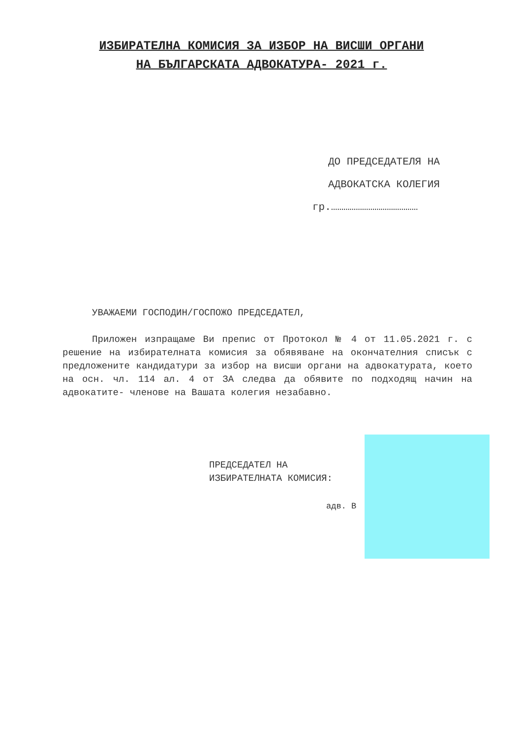ИЗБИРАТЕЛНА КОМИСИЯ ЗА ИЗБОР НА ВИСШИ ОРГАНИ
НА БЪЛГАРСКАТА АДВОКАТУРА- 2021 г.
ДО ПРЕДСЕДАТЕЛЯ НА
АДВОКАТСКА КОЛЕГИЯ
гр.……………………………………
УВАЖАЕМИ ГОСПОДИН/ГОСПОЖО ПРЕДСЕДАТЕЛ,
Приложен изпращаме Ви препис от Протокол № 4 от 11.05.2021 г. с решение на избирателната комисия за обявяване на окончателния списък с предложените кандидатури за избор на висши органи на адвокатурата, което на осн. чл. 114 ал. 4 от ЗА следва да обявите по подходящ начин на адвокатите- членове на Вашата колегия незабавно.
ПРЕДСЕДАТЕЛ НА
ИЗБИРАТЕЛНАТА КОМИСИЯ:
адв. В